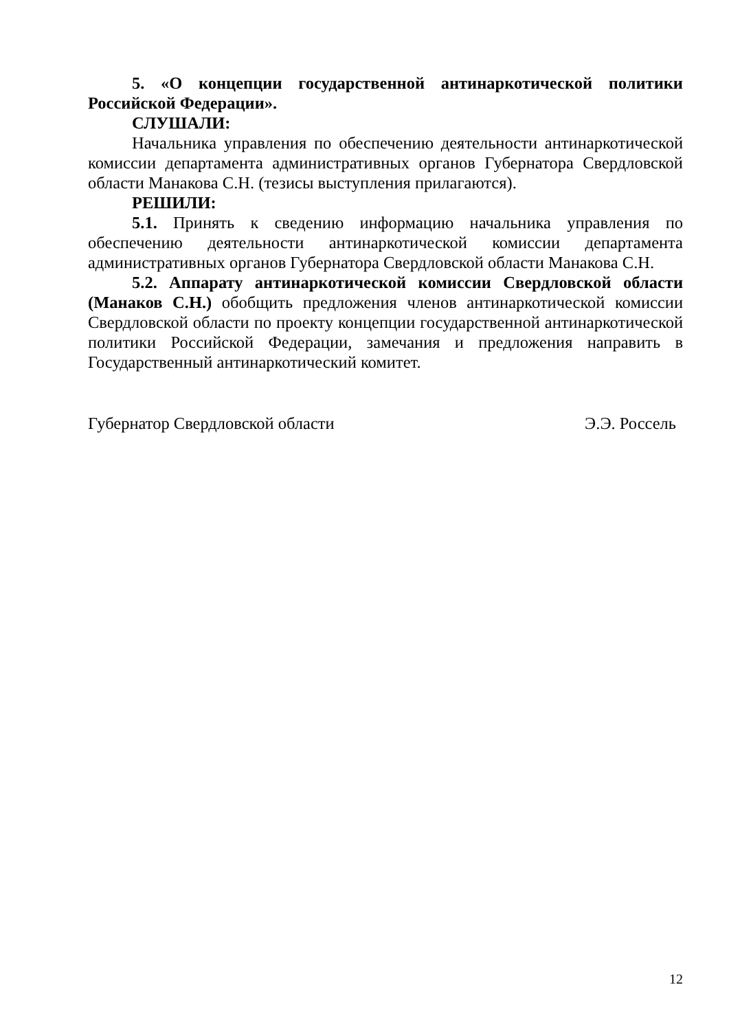5. «О концепции государственной антинаркотической политики Российской Федерации».
СЛУШАЛИ:
Начальника управления по обеспечению деятельности антинаркотической комиссии департамента административных органов Губернатора Свердловской области Манакова С.Н. (тезисы выступления прилагаются).
РЕШИЛИ:
5.1. Принять к сведению информацию начальника управления по обеспечению деятельности антинаркотической комиссии департамента административных органов Губернатора Свердловской области Манакова С.Н.
5.2. Аппарату антинаркотической комиссии Свердловской области (Манаков С.Н.) обобщить предложения членов антинаркотической комиссии Свердловской области по проекту концепции государственной антинаркотической политики Российской Федерации, замечания и предложения направить в Государственный антинаркотический комитет.
Губернатор Свердловской области Э.Э. Россель
12